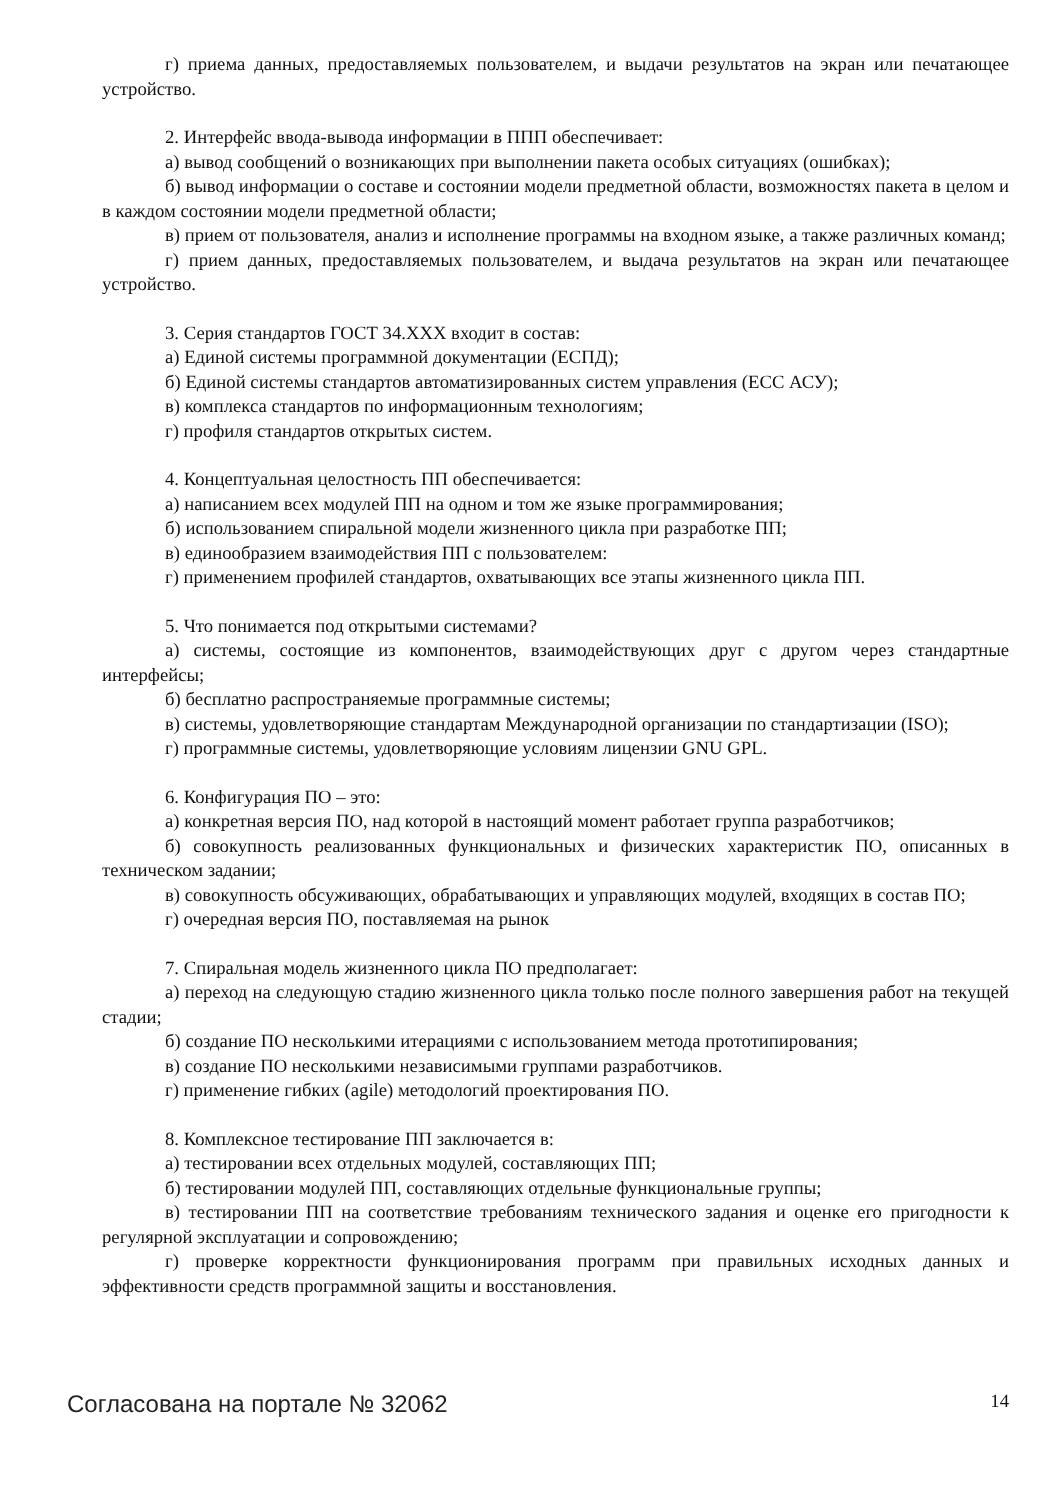г) приема данных, предоставляемых пользователем, и выдачи результатов на экран или печатающее устройство.
2. Интерфейс ввода-вывода информации в ППП обеспечивает:
а) вывод сообщений о возникающих при выполнении пакета особых ситуациях (ошибках);
б) вывод информации о составе и состоянии модели предметной области, возможностях пакета в целом и в каждом состоянии модели предметной области;
в) прием от пользователя, анализ и исполнение программы на входном языке, а также различных команд;
г) прием данных, предоставляемых пользователем, и выдача результатов на экран или печатающее устройство.
3. Серия стандартов ГОСТ 34.ХХХ входит в состав:
а) Единой системы программной документации (ЕСПД);
б) Единой системы стандартов автоматизированных систем управления (ЕСС АСУ);
в) комплекса стандартов по информационным технологиям;
г) профиля стандартов открытых систем.
4. Концептуальная целостность ПП обеспечивается:
а) написанием всех модулей ПП на одном и том же языке программирования;
б) использованием спиральной модели жизненного цикла при разработке ПП;
в) единообразием взаимодействия ПП с пользователем:
г) применением профилей стандартов, охватывающих все этапы жизненного цикла ПП.
5. Что понимается под открытыми системами?
а) системы, состоящие из компонентов, взаимодействующих друг с другом через стандартные интерфейсы;
б) бесплатно распространяемые программные системы;
в) системы, удовлетворяющие стандартам Международной организации по стандартизации (ISO);
г) программные системы, удовлетворяющие условиям лицензии GNU GPL.
6. Конфигурация ПО – это:
а) конкретная версия ПО, над которой в настоящий момент работает группа разработчиков;
б) совокупность реализованных функциональных и физических характеристик ПО, описанных в техническом задании;
в) совокупность обсуживающих, обрабатывающих и управляющих модулей, входящих в состав ПО;
г) очередная версия ПО, поставляемая на рынок
7. Спиральная модель жизненного цикла ПО предполагает:
а) переход на следующую стадию жизненного цикла только после полного завершения работ на текущей стадии;
б) создание ПО несколькими итерациями с использованием метода прототипирования;
в) создание ПО несколькими независимыми группами разработчиков.
г) применение гибких (agile) методологий проектирования ПО.
8. Комплексное тестирование ПП заключается в:
а) тестировании всех отдельных модулей, составляющих ПП;
б) тестировании модулей ПП, составляющих отдельные функциональные группы;
в) тестировании ПП на соответствие требованиям технического задания и оценке его пригодности к регулярной эксплуатации и сопровождению;
г) проверке корректности функционирования программ при правильных исходных данных и эффективности средств программной защиты и восстановления.
Согласована на портале № 32062
14